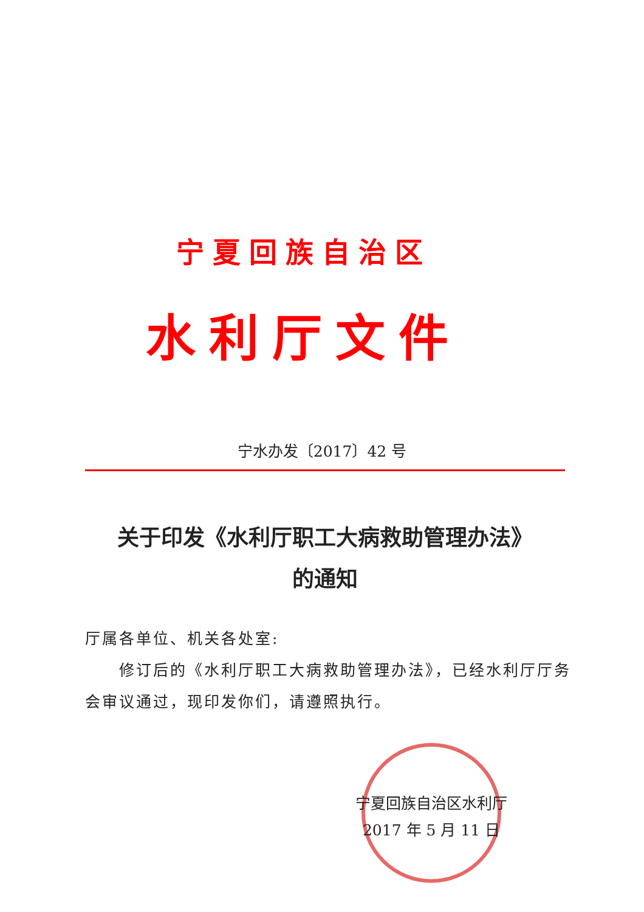宁夏回族自治区
水利厅文件
宁水办发〔2017〕42 号
关于印发《水利厅职工大病救助管理办法》
的通知
厅属各单位、机关各处室:
  修订后的《水利厅职工大病救助管理办法》，已经水利厅厅务会审议通过，现印发你们，请遵照执行。
宁夏回族自治区水利厅
2017 年 5 月 11 日